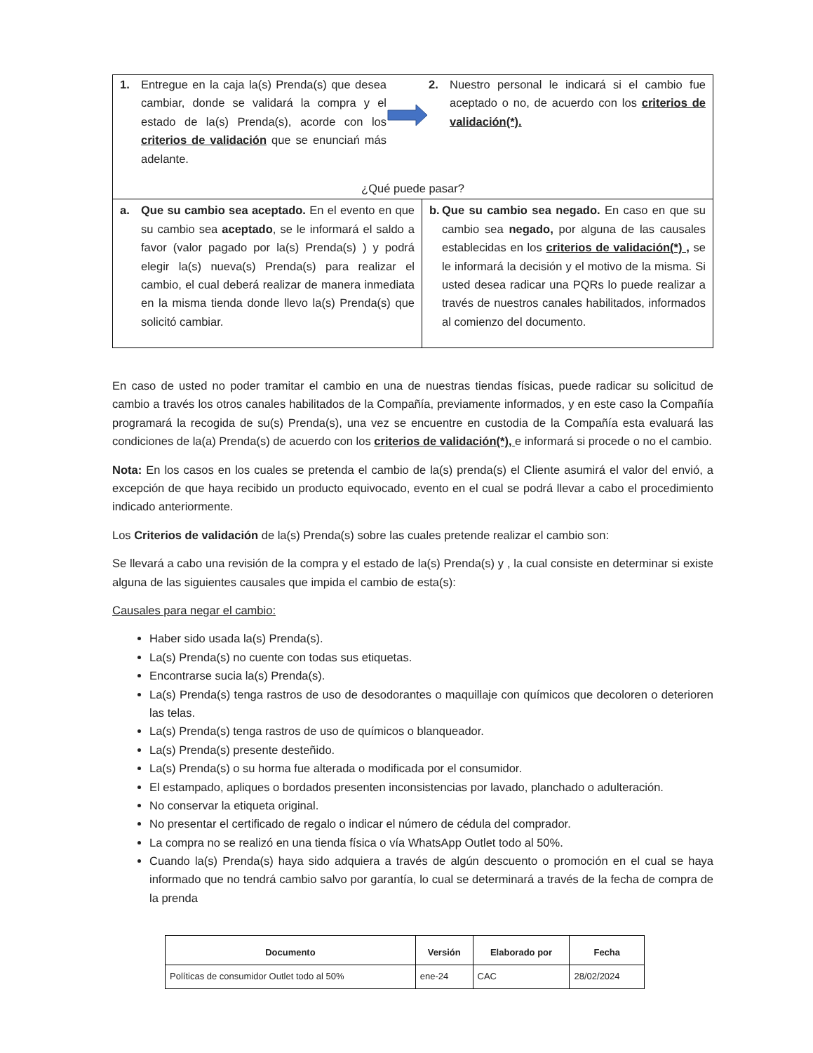| 1. Entregue en la caja la(s) Prenda(s) que desea cambiar, donde se validará la compra y el estado de la(s) Prenda(s), acorde con los criterios de validación que se enunciań más adelante. 2. Nuestro personal le indicará si el cambio fue aceptado o no, de acuerdo con los criterios de validación(*). | |
| ¿Qué puede pasar? | |
| a. Que su cambio sea aceptado. En el evento en que su cambio sea aceptado , se le informará el saldo a favor (valor pagado por la(s) Prenda(s) ) y podrá elegir la(s) nueva(s) Prenda(s) para realizar el cambio, el cual deberá realizar de manera inmediata en la misma tienda donde llevo la(s) Prenda(s) que solicitó cambiar. | b. Que su cambio sea negado. En caso en que su cambio sea negado, por alguna de las causales establecidas en los criterios de validación(*) , se le informará la decisión y el motivo de la misma. Si usted desea radicar una PQRs lo puede realizar a través de nuestros canales habilitados, informados al comienzo del documento. |
En caso de usted no poder tramitar el cambio en una de nuestras tiendas físicas, puede radicar su solicitud de cambio a través los otros canales habilitados de la Compañía, previamente informados, y en este caso la Compañía programará la recogida de su(s) Prenda(s), una vez se encuentre en custodia de la Compañía esta evaluará las condiciones de la(a) Prenda(s) de acuerdo con los criterios de validación(*), e informará si procede o no el cambio.
Nota: En los casos en los cuales se pretenda el cambio de la(s) prenda(s) el Cliente asumirá el valor del envió, a excepción de que haya recibido un producto equivocado, evento en el cual se podrá llevar a cabo el procedimiento indicado anteriormente.
Los Criterios de validación de la(s) Prenda(s) sobre las cuales pretende realizar el cambio son:
Se llevará a cabo una revisión de la compra y el estado de la(s) Prenda(s) y , la cual consiste en determinar si existe alguna de las siguientes causales que impida el cambio de esta(s):
Causales para negar el cambio:
Haber sido usada la(s) Prenda(s).
La(s) Prenda(s) no cuente con todas sus etiquetas.
Encontrarse sucia la(s) Prenda(s).
La(s) Prenda(s) tenga rastros de uso de desodorantes o maquillaje con químicos que decoloren o deterioren las telas.
La(s) Prenda(s) tenga rastros de uso de químicos o blanqueador.
La(s) Prenda(s) presente desteñido.
La(s) Prenda(s) o su horma fue alterada o modificada por el consumidor.
El estampado, apliques o bordados presenten inconsistencias por lavado, planchado o adulteración.
No conservar la etiqueta original.
No presentar el certificado de regalo o indicar el número de cédula del comprador.
La compra no se realizó en una tienda física o vía WhatsApp Outlet todo al 50%.
Cuando la(s) Prenda(s) haya sido adquiera a través de algún descuento o promoción en el cual se haya informado que no tendrá cambio salvo por garantía, lo cual se determinará a través de la fecha de compra de la prenda
| Documento | Versión | Elaborado por | Fecha |
| --- | --- | --- | --- |
| Políticas de consumidor Outlet todo al 50% | ene-24 | CAC | 28/02/2024 |